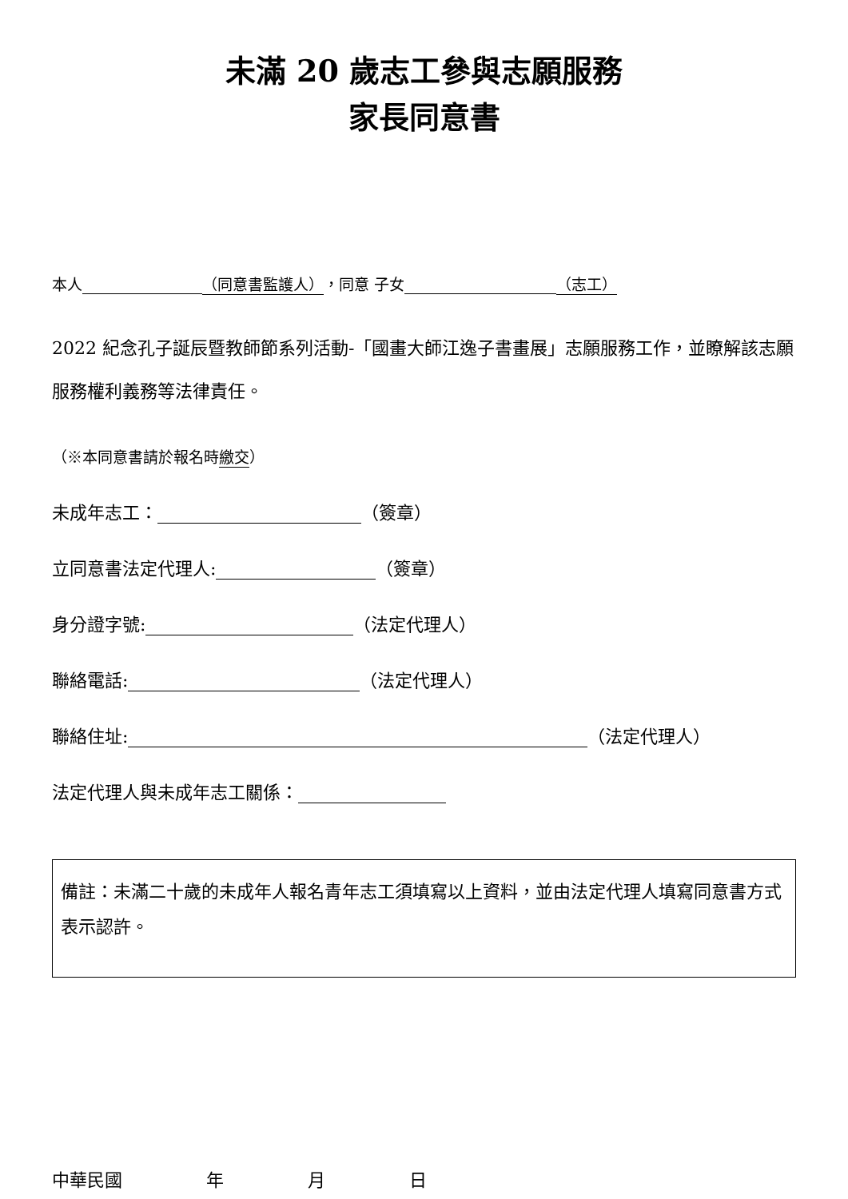未滿 20 歲志工參與志願服務
家長同意書
本人 （同意書監護人），同意 子女 （志工）
2022 紀念孔子誕辰暨教師節系列活動-「國畫大師江逸子書畫展」志願服務工作，並瞭解該志願服務權利義務等法律責任。
（※本同意書請於報名時繳交）
未成年志工： （簽章）
立同意書法定代理人: （簽章）
身分證字號: （法定代理人）
聯絡電話: （法定代理人）
聯絡住址: （法定代理人）
法定代理人與未成年志工關係：
備註：未滿二十歲的未成年人報名青年志工須填寫以上資料，並由法定代理人填寫同意書方式表示認許。
中華民國 年 月 日